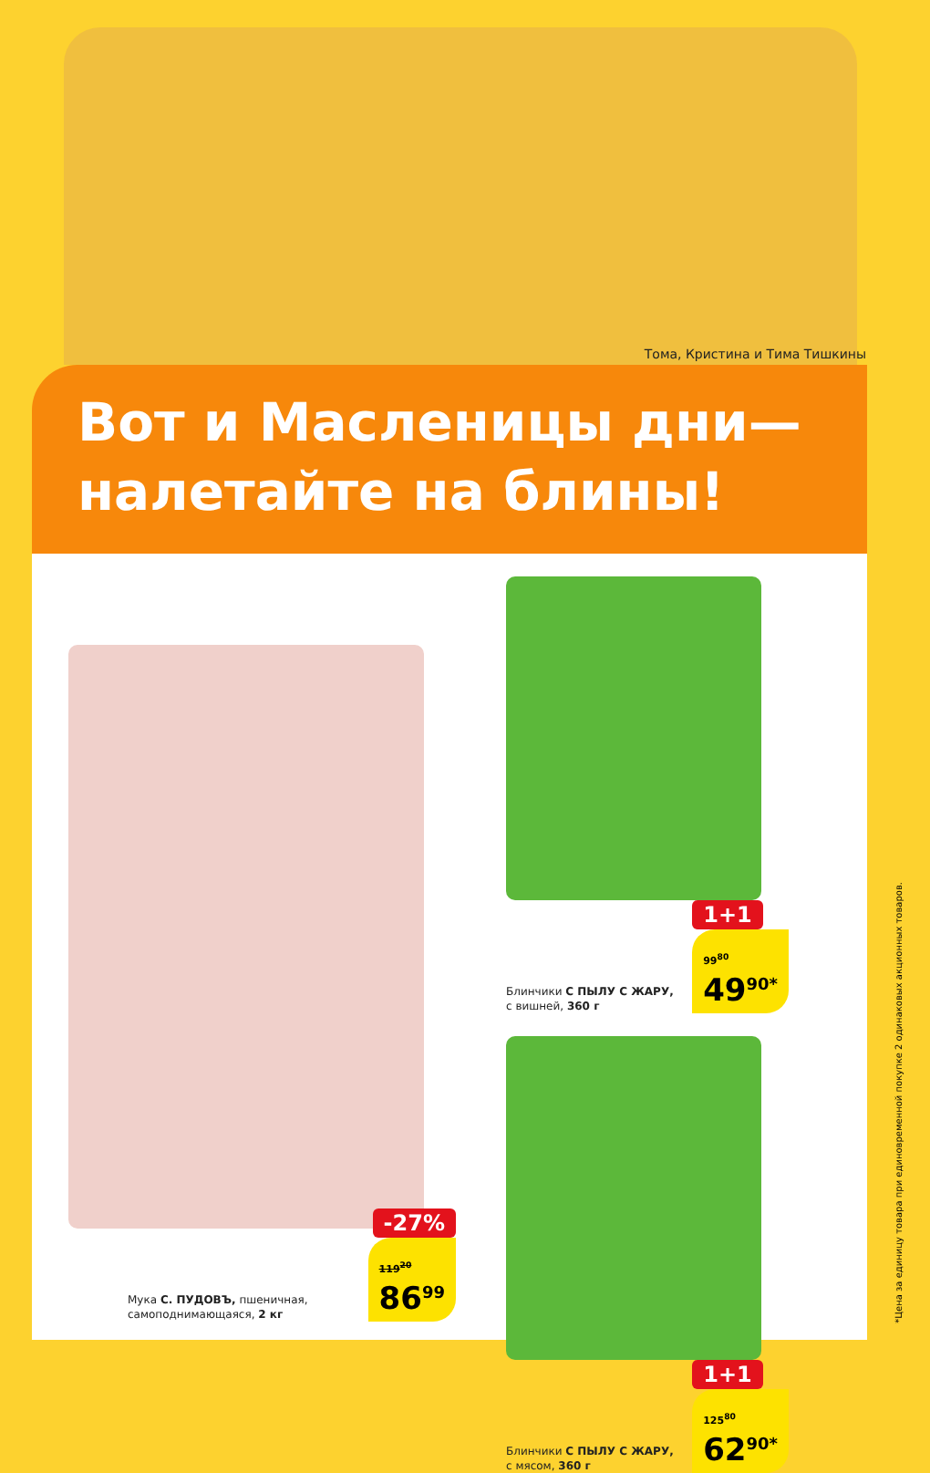Тома, Кристина и Тима Тишкины
Вот и Масленицы дни—
налетайте на блины!
-27%
Мука С. ПУДОВЪ, пшеничная,
самоподнимающаяся, 2 кг
119<sup>20</sup>
86<sup>99</sup>
Блинчики С ПЫЛУ С ЖАРУ,
с вишней, 360 г
1+1
99<sup>80</sup>
49<sup>90*</sup>
Блинчики С ПЫЛУ С ЖАРУ,
с мясом, 360 г
1+1
125<sup>80</sup>
62<sup>90*</sup>
*Цена за единицу товара при единовременной покупке 2 одинаковых акционных товаров.